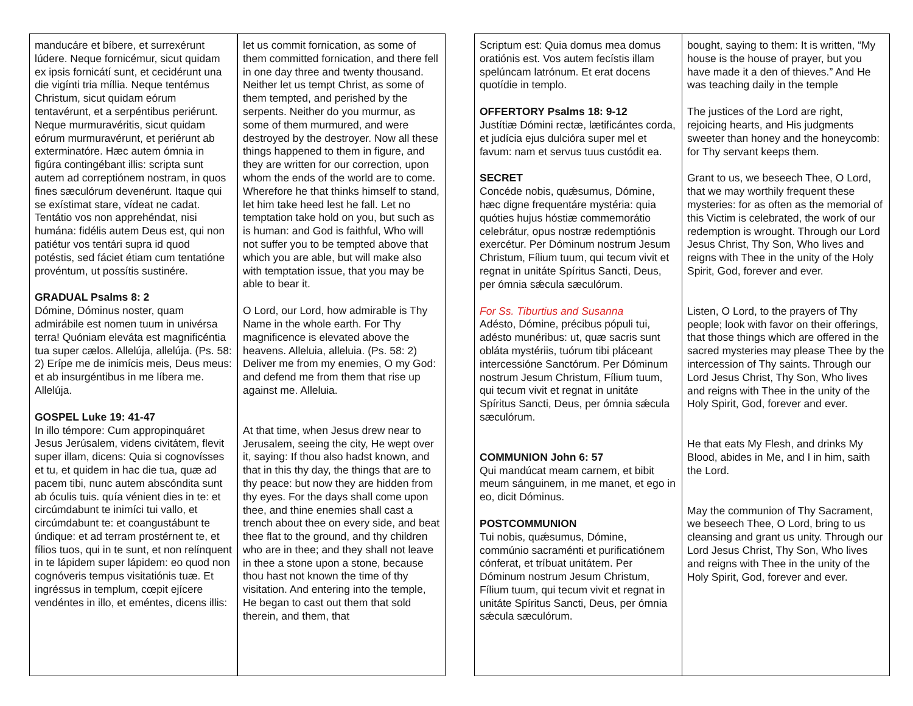| manducáre et bíbere, et surrexérunt lúdere. Neque fornicémur, sicut quidam ex ipsis fornicátí sunt, et cecidérunt una die vigínti tria míllia. Neque tentémus Christum, sicut quidam eórum tentavérunt, et a serpéntibus periérunt. Neque murmuravéritis, sicut quidam eórum murmuravérunt, et periérunt ab exterminatóre. Hæc autem ómnia in figúra contingébant illis: scripta sunt autem ad correptiónem nostram, in quos fines sæculórum devenérunt. Itaque qui se exístimat stare, vídeat ne cadat. Tentátio vos non apprehéndat, nisi humána: fidélis autem Deus est, qui non patiétur vos tentári supra id quod potéstis, sed fáciet étiam cum tentatióne provéntum, ut possítis sustinére. GRADUAL Psalms 8: 2 Dómine, Dóminus noster, quam admirábile est nomen tuum in univérsa terra! Quóniam eleváta est magnificéntia tua super cælos. Allelúja, allelúja. (Ps. 58: 2) Erípe me de inimícis meis, Deus meus: et ab insurgéntibus in me líbera me. Allelúja. GOSPEL Luke 19: 41-47 In illo témpore: Cum appropinquáret Jesus Jerúsalem, videns civitátem, flevit super illam, dicens: Quia si cognovísses et tu, et quidem in hac die tua, quæ ad pacem tibi, nunc autem abscóndita sunt ab óculis tuis. quía vénient dies in te: et circúmdabunt te inimíci tui vallo, et circúmdabunt te: et coangustábunt te úndique: et ad terram prostérnent te, et fílios tuos, qui in te sunt, et non relínquent in te lápidem super lápidem: eo quod non cognóveris tempus visitatiónis tuæ. Et ingréssus in templum, cœpit ejícere vendéntes in illo, et eméntes, dicens illis: | let us commit fornication, as some of them committed fornication, and there fell in one day three and twenty thousand. Neither let us tempt Christ, as some of them tempted, and perished by the serpents. Neither do you murmur, as some of them murmured, and were destroyed by the destroyer. Now all these things happened to them in figure, and they are written for our correction, upon whom the ends of the world are to come. Wherefore he that thinks himself to stand, let him take heed lest he fall. Let no temptation take hold on you, but such as is human: and God is faithful, Who will not suffer you to be tempted above that which you are able, but will make also with temptation issue, that you may be able to bear it. O Lord, our Lord, how admirable is Thy Name in the whole earth. For Thy magnificence is elevated above the heavens. Alleluia, alleluia. (Ps. 58: 2) Deliver me from my enemies, O my God: and defend me from them that rise up against me. Alleluia. At that time, when Jesus drew near to Jerusalem, seeing the city, He wept over it, saying: If thou also hadst known, and that in this thy day, the things that are to thy peace: but now they are hidden from thy eyes. For the days shall come upon thee, and thine enemies shall cast a trench about thee on every side, and beat thee flat to the ground, and thy children who are in thee; and they shall not leave in thee a stone upon a stone, because thou hast not known the time of thy visitation. And entering into the temple, He began to cast out them that sold therein, and them, that |
| Scriptum est: Quia domus mea domus oratiónis est. Vos autem fecístis illam spelúncam latrónum. Et erat docens quotídie in templo. OFFERTORY Psalms 18: 9-12 Justítiæ Dómini rectæ, lætificántes corda, et judícia ejus dulcióra super mel et favum: nam et servus tuus custódit ea. SECRET Concéde nobis, quǽsumus, Dómine, hæc digne frequentáre mystéria: quia quóties hujus hóstiæ commemorátio celebrátur, opus nostræ redemptiónis exercétur. Per Dóminum nostrum Jesum Christum, Fílium tuum, qui tecum vivit et regnat in unitáte Spíritus Sancti, Deus, per ómnia sǽcula sæculórum. For Ss. Tiburtius and Susanna Adésto, Dómine, précibus pópuli tui, adésto munéribus: ut, quæ sacris sunt obláta mystériis, tuórum tibi pláceant intercessióne Sanctórum. Per Dóminum nostrum Jesum Christum, Fílium tuum, qui tecum vivit et regnat in unitáte Spíritus Sancti, Deus, per ómnia sǽcula sæculórum. COMMUNION John 6: 57 Qui mandúcat meam carnem, et bibit meum sánguinem, in me manet, et ego in eo, dicit Dóminus. POSTCOMMUNION Tui nobis, quǽsumus, Dómine, commúnio sacraménti et purificatiónem cónferat, et tríbuat unitátem. Per Dóminum nostrum Jesum Christum, Fílium tuum, qui tecum vivit et regnat in unitáte Spíritus Sancti, Deus, per ómnia sǽcula sæculórum. | bought, saying to them: It is written, “My house is the house of prayer, but you have made it a den of thieves.” And He was teaching daily in the temple The justices of the Lord are right, rejoicing hearts, and His judgments sweeter than honey and the honeycomb: for Thy servant keeps them. Grant to us, we beseech Thee, O Lord, that we may worthily frequent these mysteries: for as often as the memorial of this Victim is celebrated, the work of our redemption is wrought. Through our Lord Jesus Christ, Thy Son, Who lives and reigns with Thee in the unity of the Holy Spirit, God, forever and ever. Listen, O Lord, to the prayers of Thy people; look with favor on their offerings, that those things which are offered in the sacred mysteries may please Thee by the intercession of Thy saints. Through our Lord Jesus Christ, Thy Son, Who lives and reigns with Thee in the unity of the Holy Spirit, God, forever and ever. He that eats My Flesh, and drinks My Blood, abides in Me, and I in him, saith the Lord. May the communion of Thy Sacrament, we beseech Thee, O Lord, bring to us cleansing and grant us unity. Through our Lord Jesus Christ, Thy Son, Who lives and reigns with Thee in the unity of the Holy Spirit, God, forever and ever. |